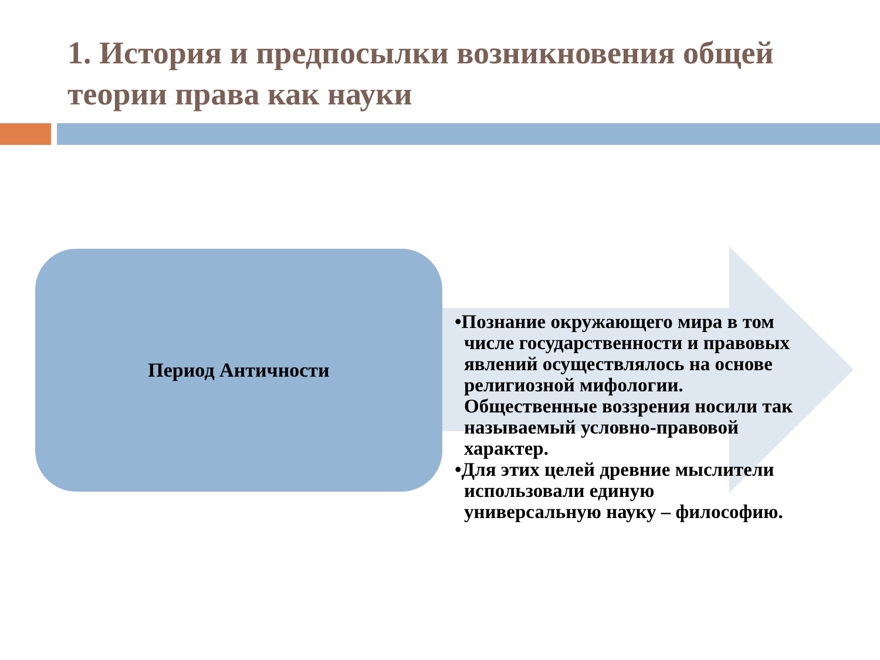1. История и предпосылки возникновения общей теории права как науки
Период Античности
•Познание окружающего мира в том числе государственности и правовых явлений осуществлялось на основе религиозной мифологии. Общественные воззрения носили так называемый условно-правовой характер.
•Для этих целей древние мыслители использовали единую универсальную науку – философию.